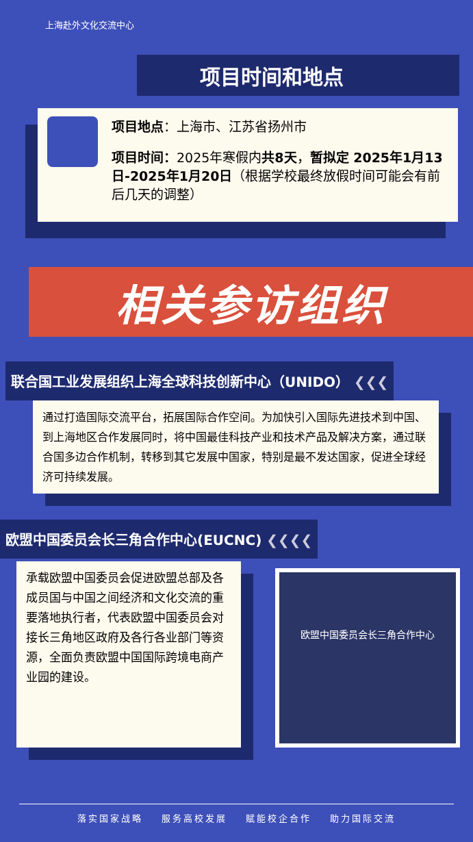上海赴外文化交流中心
项目时间和地点
项目地点：上海市、江苏省扬州市
项目时间：2025年寒假内共8天，暂拟定 2025年1月13日-2025年1月20日（根据学校最终放假时间可能会有前后几天的调整）
相关参访组织
联合国工业发展组织上海全球科技创新中心（UNIDO） ❮❮❮
通过打造国际交流平台，拓展国际合作空间。为加快引入国际先进技术到中国、到上海地区合作发展同时，将中国最佳科技产业和技术产品及解决方案，通过联合国多边合作机制，转移到其它发展中国家，特别是最不发达国家，促进全球经济可持续发展。
欧盟中国委员会长三角合作中心(EUCNC) ❮❮❮❮
承载欧盟中国委员会促进欧盟总部及各成员国与中国之间经济和文化交流的重要落地执行者，代表欧盟中国委员会对接长三角地区政府及各行各业部门等资源，全面负责欧盟中国国际跨境电商产业园的建设。
欧盟中国委员会长三角合作中心
落实国家战略 服务高校发展 赋能校企合作 助力国际交流